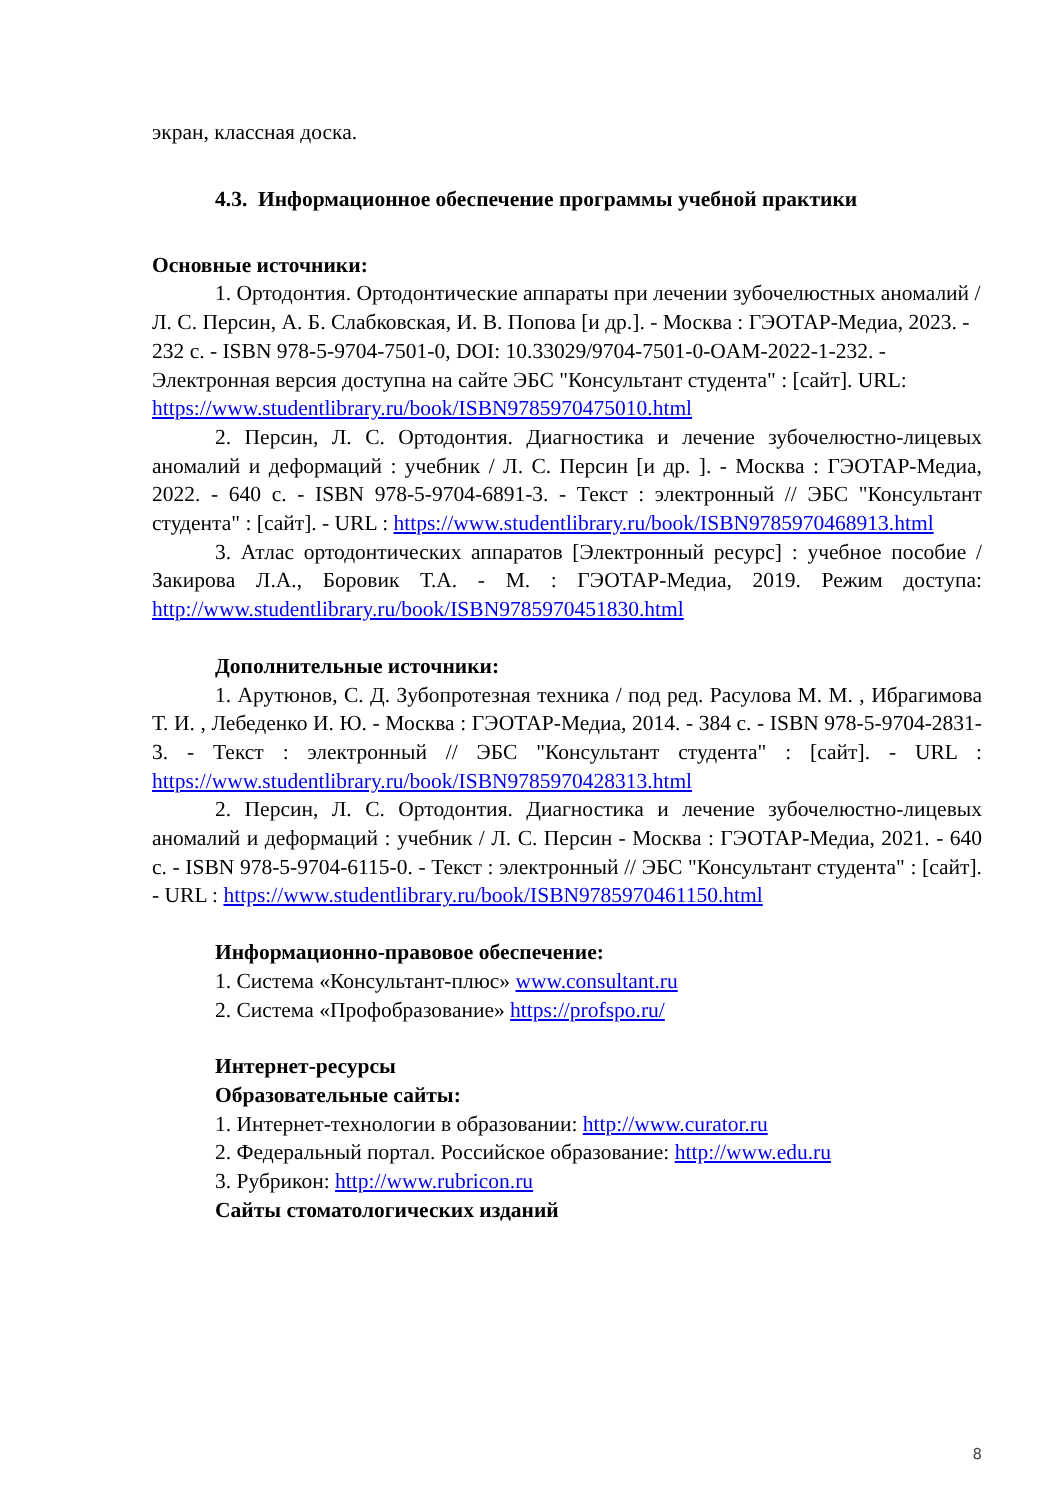экран, классная доска.
4.3. Информационное обеспечение программы учебной практики
Основные источники:
1. Ортодонтия. Ортодонтические аппараты при лечении зубочелюстных аномалий / Л. С. Персин, А. Б. Слабковская, И. В. Попова [и др.]. - Москва : ГЭОТАР-Медиа, 2023. - 232 с. - ISBN 978-5-9704-7501-0, DOI: 10.33029/9704-7501-0-OAM-2022-1-232. - Электронная версия доступна на сайте ЭБС "Консультант студента" : [сайт]. URL: https://www.studentlibrary.ru/book/ISBN9785970475010.html
2. Персин, Л. С. Ортодонтия. Диагностика и лечение зубочелюстно-лицевых аномалий и деформаций : учебник / Л. С. Персин [и др. ]. - Москва : ГЭОТАР-Медиа, 2022. - 640 с. - ISBN 978-5-9704-6891-3. - Текст : электронный // ЭБС "Консультант студента" : [сайт]. - URL : https://www.studentlibrary.ru/book/ISBN9785970468913.html
3. Атлас ортодонтических аппаратов [Электронный ресурс] : учебное пособие / Закирова Л.А., Боровик Т.А. - М. : ГЭОТАР-Медиа, 2019. Режим доступа: http://www.studentlibrary.ru/book/ISBN9785970451830.html
Дополнительные источники:
1. Арутюнов, С. Д. Зубопротезная техника / под ред. Расулова М. М. , Ибрагимова Т. И. , Лебеденко И. Ю. - Москва : ГЭОТАР-Медиа, 2014. - 384 с. - ISBN 978-5-9704-2831-3. - Текст : электронный // ЭБС "Консультант студента" : [сайт]. - URL : https://www.studentlibrary.ru/book/ISBN9785970428313.html
2. Персин, Л. С. Ортодонтия. Диагностика и лечение зубочелюстно-лицевых аномалий и деформаций : учебник / Л. С. Персин - Москва : ГЭОТАР-Медиа, 2021. - 640 с. - ISBN 978-5-9704-6115-0. - Текст : электронный // ЭБС "Консультант студента" : [сайт]. - URL : https://www.studentlibrary.ru/book/ISBN9785970461150.html
Информационно-правовое обеспечение:
1. Система «Консультант-плюс» www.consultant.ru
2. Система «Профобразование» https://profspo.ru/
Интернет-ресурсы
Образовательные сайты:
1. Интернет-технологии в образовании: http://www.curator.ru
2. Федеральный портал. Российское образование: http://www.edu.ru
3. Рубрикон: http://www.rubricon.ru
Сайты стоматологических изданий
8